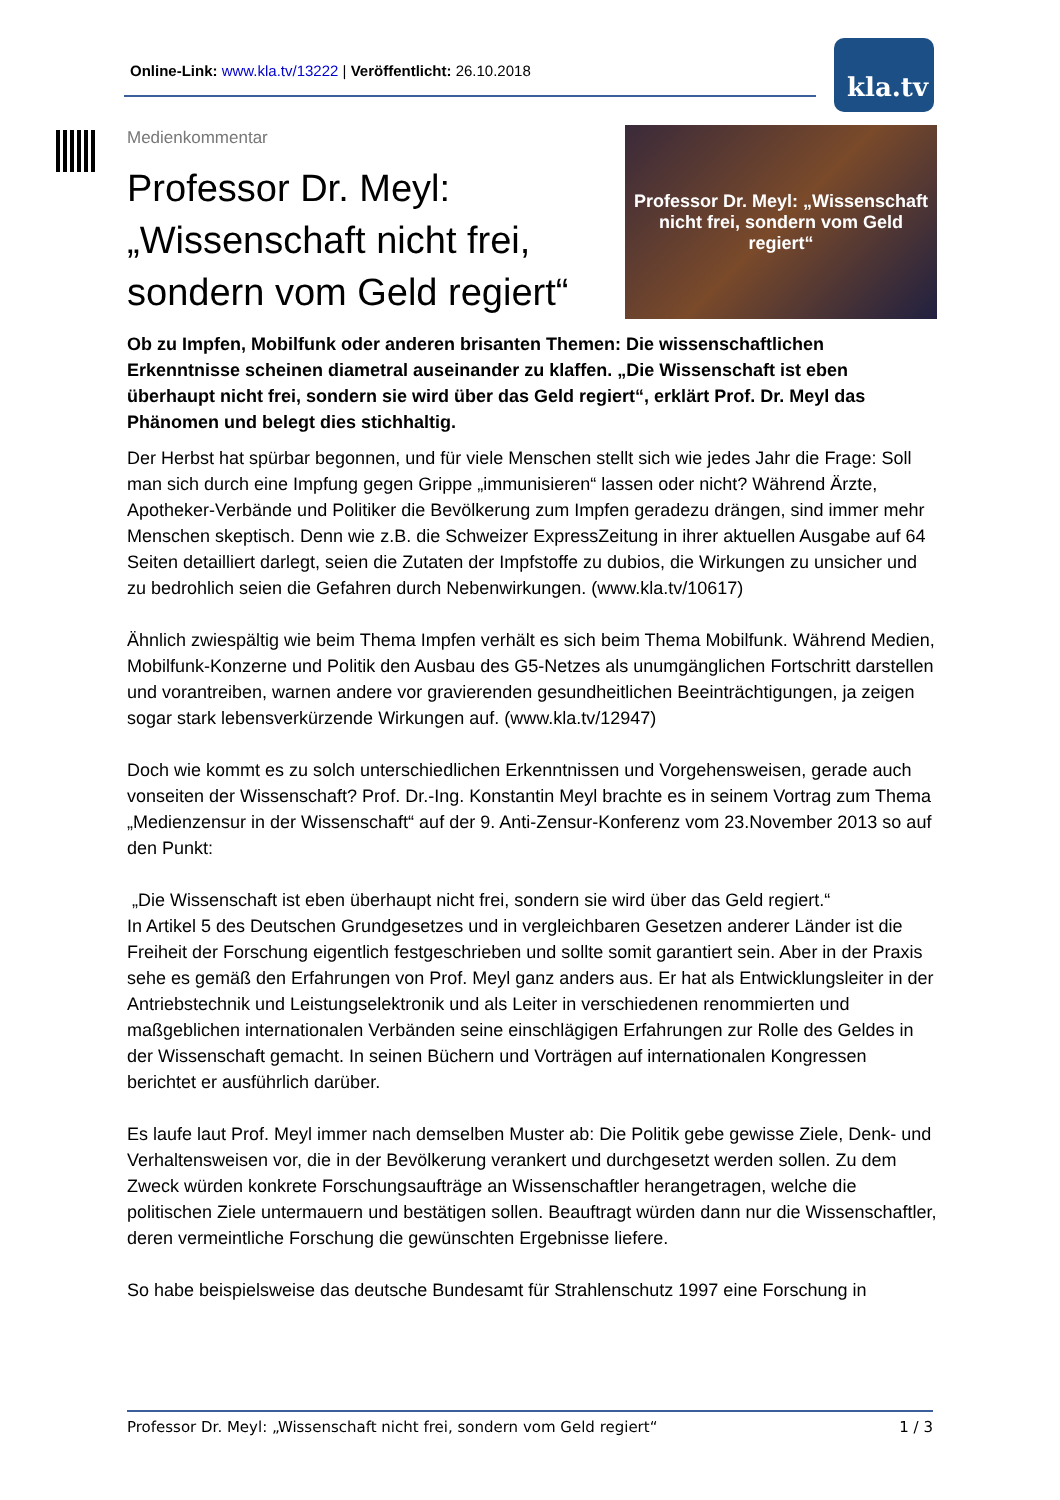Online-Link: www.kla.tv/13222 | Veröffentlicht: 26.10.2018
kla.tv
Medienkommentar
Professor Dr. Meyl:
„Wissenschaft nicht frei,
sondern vom Geld regiert“
Professor Dr. Meyl: „Wissenschaft nicht frei, sondern vom Geld regiert“
Ob zu Impfen, Mobilfunk oder anderen brisanten Themen: Die wissenschaftlichen Erkenntnisse scheinen diametral auseinander zu klaffen. „Die Wissenschaft ist eben überhaupt nicht frei, sondern sie wird über das Geld regiert“, erklärt Prof. Dr. Meyl das Phänomen und belegt dies stichhaltig.
Der Herbst hat spürbar begonnen, und für viele Menschen stellt sich wie jedes Jahr die Frage: Soll man sich durch eine Impfung gegen Grippe „immunisieren“ lassen oder nicht? Während Ärzte, Apotheker-Verbände und Politiker die Bevölkerung zum Impfen geradezu drängen, sind immer mehr Menschen skeptisch. Denn wie z.B. die Schweizer ExpressZeitung in ihrer aktuellen Ausgabe auf 64 Seiten detailliert darlegt, seien die Zutaten der Impfstoffe zu dubios, die Wirkungen zu unsicher und zu bedrohlich seien die Gefahren durch Nebenwirkungen. (www.kla.tv/10617)
Ähnlich zwiespältig wie beim Thema Impfen verhält es sich beim Thema Mobilfunk. Während Medien, Mobilfunk-Konzerne und Politik den Ausbau des G5-Netzes als unumgänglichen Fortschritt darstellen und vorantreiben, warnen andere vor gravierenden gesundheitlichen Beeinträchtigungen, ja zeigen sogar stark lebensverkürzende Wirkungen auf. (www.kla.tv/12947)
Doch wie kommt es zu solch unterschiedlichen Erkenntnissen und Vorgehensweisen, gerade auch vonseiten der Wissenschaft? Prof. Dr.-Ing. Konstantin Meyl brachte es in seinem Vortrag zum Thema „Medienzensur in der Wissenschaft“ auf der 9. Anti-Zensur-Konferenz vom 23.November 2013 so auf den Punkt:
„Die Wissenschaft ist eben überhaupt nicht frei, sondern sie wird über das Geld regiert.“
In Artikel 5 des Deutschen Grundgesetzes und in vergleichbaren Gesetzen anderer Länder ist die Freiheit der Forschung eigentlich festgeschrieben und sollte somit garantiert sein. Aber in der Praxis sehe es gemäß den Erfahrungen von Prof. Meyl ganz anders aus. Er hat als Entwicklungsleiter in der Antriebstechnik und Leistungselektronik und als Leiter in verschiedenen renommierten und maßgeblichen internationalen Verbänden seine einschlägigen Erfahrungen zur Rolle des Geldes in der Wissenschaft gemacht. In seinen Büchern und Vorträgen auf internationalen Kongressen berichtet er ausführlich darüber.
Es laufe laut Prof. Meyl immer nach demselben Muster ab: Die Politik gebe gewisse Ziele, Denk- und Verhaltensweisen vor, die in der Bevölkerung verankert und durchgesetzt werden sollen. Zu dem Zweck würden konkrete Forschungsaufträge an Wissenschaftler herangetragen, welche die politischen Ziele untermauern und bestätigen sollen. Beauftragt würden dann nur die Wissenschaftler, deren vermeintliche Forschung die gewünschten Ergebnisse liefere.
So habe beispielsweise das deutsche Bundesamt für Strahlenschutz 1997 eine Forschung in
Professor Dr. Meyl: „Wissenschaft nicht frei, sondern vom Geld regiert“ 1 / 3